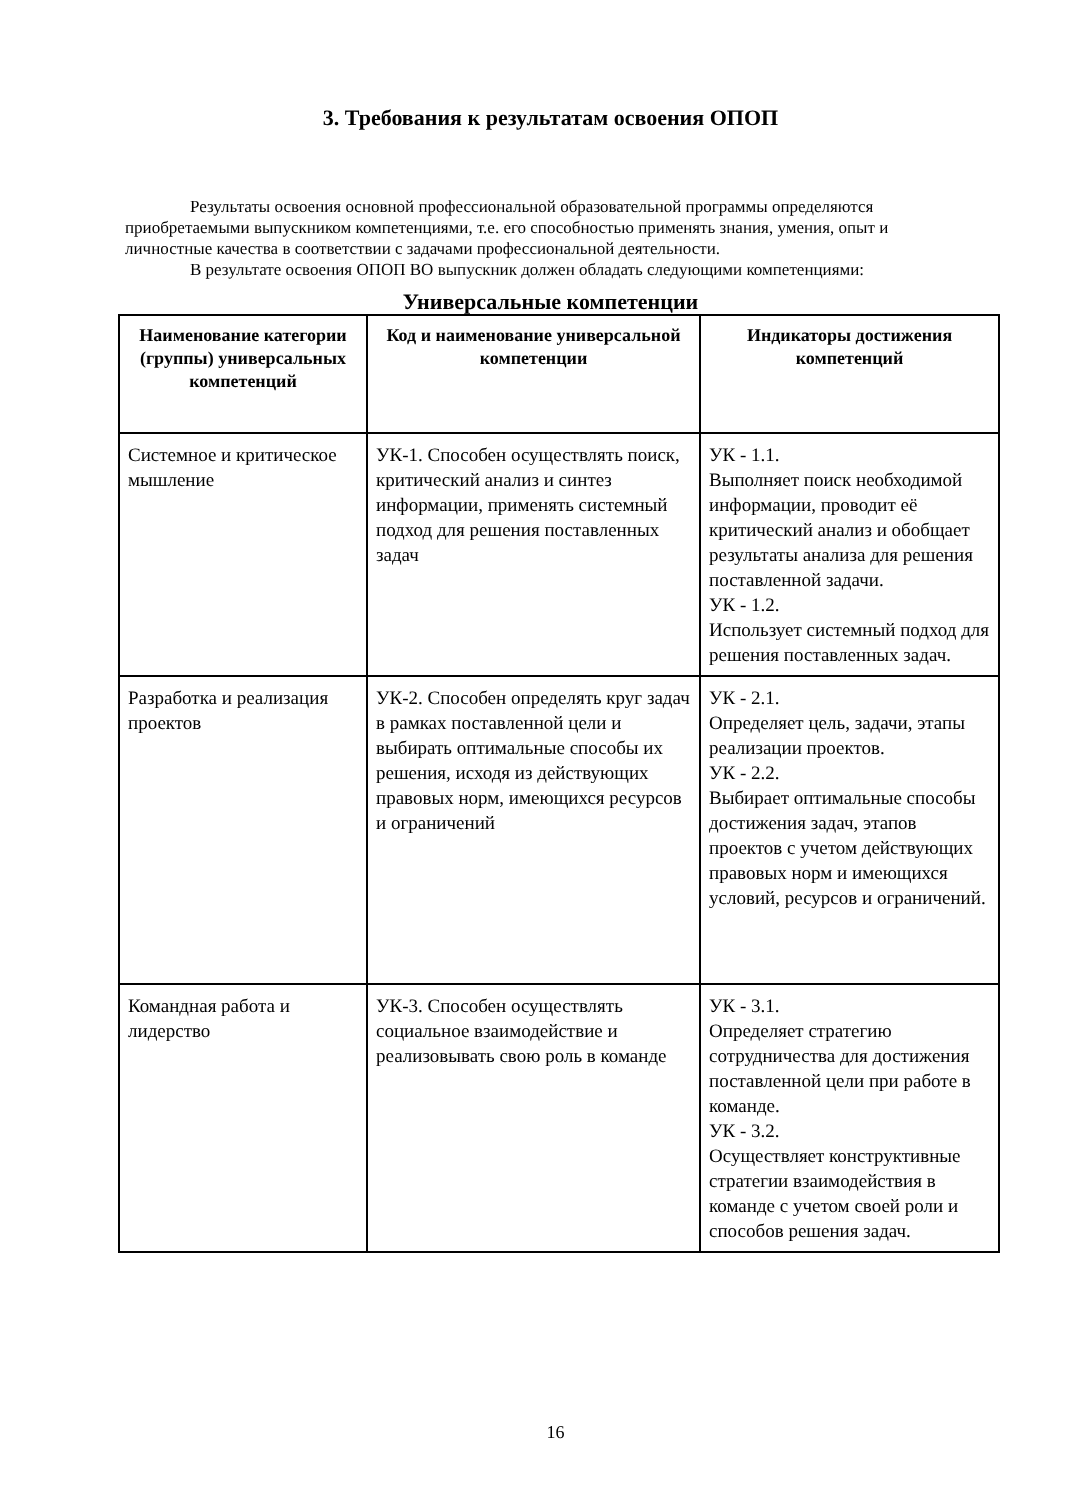3. Требования к результатам освоения ОПОП
Результаты освоения основной профессиональной образовательной программы определяются приобретаемыми выпускником компетенциями, т.е. его способностью применять знания, умения, опыт и личностные качества в соответствии с задачами профессиональной деятельности.
В результате освоения ОПОП ВО выпускник должен обладать следующими компетенциями:
Универсальные компетенции
| Наименование категории (группы) универсальных компетенций | Код и наименование универсальной компетенции | Индикаторы достижения компетенций |
| --- | --- | --- |
| Системное и критическое мышление | УК-1. Способен осуществлять поиск, критический анализ и синтез информации, применять системный подход для решения поставленных задач | УК - 1.1. Выполняет поиск необходимой информации, проводит её критический анализ и обобщает результаты анализа для решения поставленной задачи. УК - 1.2. Использует системный подход для решения поставленных задач. |
| Разработка и реализация проектов | УК-2. Способен определять круг задач в рамках поставленной цели и выбирать оптимальные способы их решения, исходя из действующих правовых норм, имеющихся ресурсов и ограничений | УК - 2.1. Определяет цель, задачи, этапы реализации проектов. УК - 2.2. Выбирает оптимальные способы достижения задач, этапов проектов с учетом действующих правовых норм и имеющихся условий, ресурсов и ограничений. |
| Командная работа и лидерство | УК-3. Способен осуществлять социальное взаимодействие и реализовывать свою роль в команде | УК - 3.1. Определяет стратегию сотрудничества для достижения поставленной цели при работе в команде. УК - 3.2. Осуществляет конструктивные стратегии взаимодействия в команде с учетом своей роли и способов решения задач. |
16